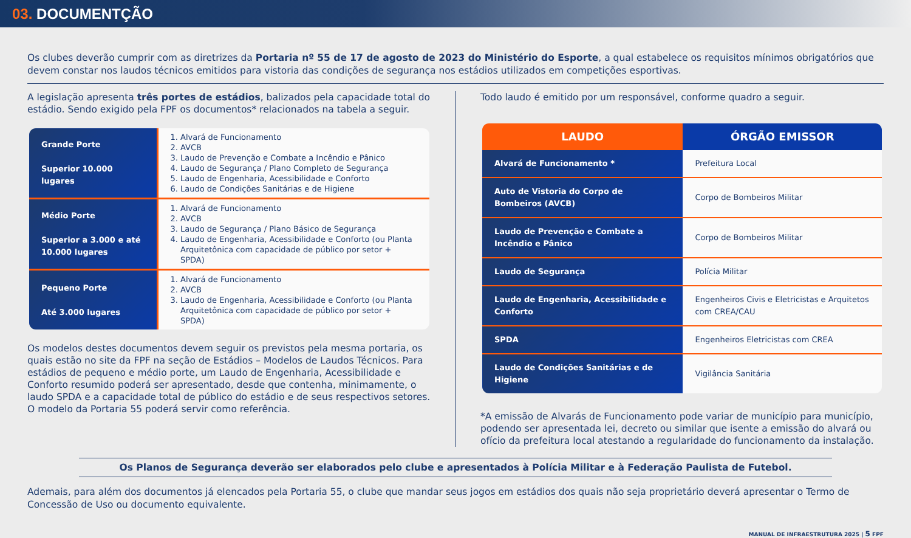03. DOCUMENTÇÃO
Os clubes deverão cumprir com as diretrizes da Portaria nº 55 de 17 de agosto de 2023 do Ministério do Esporte, a qual estabelece os requisitos mínimos obrigatórios que devem constar nos laudos técnicos emitidos para vistoria das condições de segurança nos estádios utilizados em competições esportivas.
A legislação apresenta três portes de estádios, balizados pela capacidade total do estádio. Sendo exigido pela FPF os documentos* relacionados na tabela a seguir.
| Grande Porte Superior 10.000 lugares | 1. Alvará de Funcionamento 2. AVCB 3. Laudo de Prevenção e Combate a Incêndio e Pânico 4. Laudo de Segurança / Plano Completo de Segurança 5. Laudo de Engenharia, Acessibilidade e Conforto 6. Laudo de Condições Sanitárias e de Higiene |
| Médio Porte Superior a 3.000 e até 10.000 lugares | 1. Alvará de Funcionamento 2. AVCB 3. Laudo de Segurança / Plano Básico de Segurança 4. Laudo de Engenharia, Acessibilidade e Conforto (ou Planta Arquitetônica com capacidade de público por setor + SPDA) |
| Pequeno Porte Até 3.000 lugares | 1. Alvará de Funcionamento 2. AVCB 3. Laudo de Engenharia, Acessibilidade e Conforto (ou Planta Arquitetônica com capacidade de público por setor + SPDA) |
Os modelos destes documentos devem seguir os previstos pela mesma portaria, os quais estão no site da FPF na seção de Estádios – Modelos de Laudos Técnicos. Para estádios de pequeno e médio porte, um Laudo de Engenharia, Acessibilidade e Conforto resumido poderá ser apresentado, desde que contenha, minimamente, o laudo SPDA e a capacidade total de público do estádio e de seus respectivos setores. O modelo da Portaria 55 poderá servir como referência.
Todo laudo é emitido por um responsável, conforme quadro a seguir.
| LAUDO | ÓRGÃO EMISSOR |
| --- | --- |
| Alvará de Funcionamento * | Prefeitura Local |
| Auto de Vistoria do Corpo de Bombeiros (AVCB) | Corpo de Bombeiros Militar |
| Laudo de Prevenção e Combate a Incêndio e Pânico | Corpo de Bombeiros Militar |
| Laudo de Segurança | Polícia Militar |
| Laudo de Engenharia, Acessibilidade e Conforto | Engenheiros Civis e Eletricistas e Arquitetos com CREA/CAU |
| SPDA | Engenheiros Eletricistas com CREA |
| Laudo de Condições Sanitárias e de Higiene | Vigilância Sanitária |
*A emissão de Alvarás de Funcionamento pode variar de município para município, podendo ser apresentada lei, decreto ou similar que isente a emissão do alvará ou ofício da prefeitura local atestando a regularidade do funcionamento da instalação.
Os Planos de Segurança deverão ser elaborados pelo clube e apresentados à Polícia Militar e à Federação Paulista de Futebol.
Ademais, para além dos documentos já elencados pela Portaria 55, o clube que mandar seus jogos em estádios dos quais não seja proprietário deverá apresentar o Termo de Concessão de Uso ou documento equivalente.
MANUAL DE INFRAESTRUTURA 2025 | 5 FPF